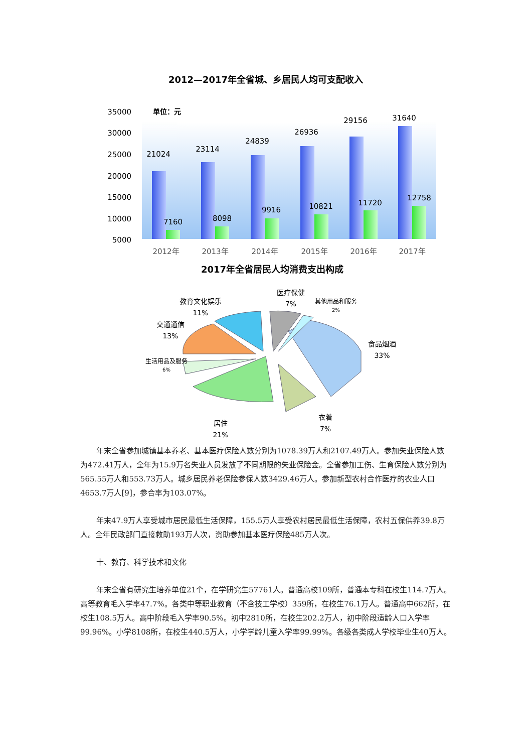2012—2017年全省城、乡居民人均可支配收入
35000
30000
25000
20000
15000
10000
5000
单位：元
21024
7160
23114
8098
24839
9916
26936
10821
29156
11720
31640
12758
2012年
2013年
2014年
2015年
2016年
2017年
2017年全省居民人均消费支出构成
医疗保健
7%
其他用品和服务
2%
教育文化娱乐
11%
交通通信
13%
生活用品及服务
6%
食品烟酒
33%
衣着
7%
居住
21%
年末全省参加城镇基本养老、基本医疗保险人数分别为1078.39万人和2107.49万人。参加失业保险人数为472.41万人，全年为15.9万名失业人员发放了不同期限的失业保险金。全省参加工伤、生育保险人数分别为565.55万人和553.73万人。城乡居民养老保险参保人数3429.46万人。参加新型农村合作医疗的农业人口4653.7万人[9]，参合率为103.07%。
年末47.9万人享受城市居民最低生活保障，155.5万人享受农村居民最低生活保障，农村五保供养39.8万人。全年民政部门直接救助193万人次，资助参加基本医疗保险485万人次。
十、教育、科学技术和文化
年末全省有研究生培养单位21个，在学研究生57761人。普通高校109所，普通本专科在校生114.7万人。高等教育毛入学率47.7%。各类中等职业教育（不含技工学校）359所，在校生76.1万人。普通高中662所，在校生108.5万人。高中阶段毛入学率90.5%。初中2810所，在校生202.2万人，初中阶段适龄人口入学率99.96%。小学8108所，在校生440.5万人，小学学龄儿童入学率99.99%。各级各类成人学校毕业生40万人。